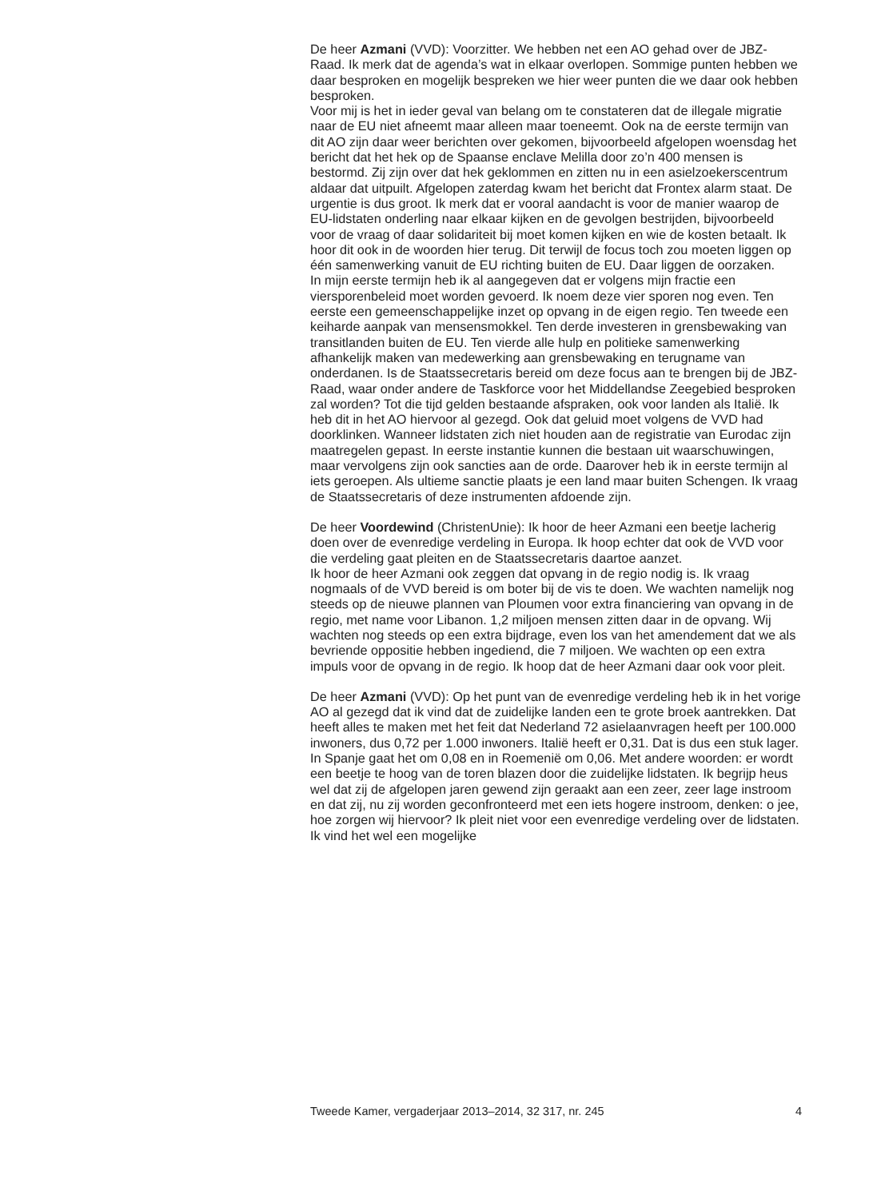De heer Azmani (VVD): Voorzitter. We hebben net een AO gehad over de JBZ-Raad. Ik merk dat de agenda’s wat in elkaar overlopen. Sommige punten hebben we daar besproken en mogelijk bespreken we hier weer punten die we daar ook hebben besproken.
Voor mij is het in ieder geval van belang om te constateren dat de illegale migratie naar de EU niet afneemt maar alleen maar toeneemt. Ook na de eerste termijn van dit AO zijn daar weer berichten over gekomen, bijvoorbeeld afgelopen woensdag het bericht dat het hek op de Spaanse enclave Melilla door zo’n 400 mensen is bestormd. Zij zijn over dat hek geklommen en zitten nu in een asielzoekerscentrum aldaar dat uitpuilt. Afgelopen zaterdag kwam het bericht dat Frontex alarm staat. De urgentie is dus groot. Ik merk dat er vooral aandacht is voor de manier waarop de EU-lidstaten onderling naar elkaar kijken en de gevolgen bestrijden, bijvoorbeeld voor de vraag of daar solidariteit bij moet komen kijken en wie de kosten betaalt. Ik hoor dit ook in de woorden hier terug. Dit terwijl de focus toch zou moeten liggen op één samenwerking vanuit de EU richting buiten de EU. Daar liggen de oorzaken.
In mijn eerste termijn heb ik al aangegeven dat er volgens mijn fractie een viersporenbeleid moet worden gevoerd. Ik noem deze vier sporen nog even. Ten eerste een gemeenschappelijke inzet op opvang in de eigen regio. Ten tweede een keiharde aanpak van mensensmokkel. Ten derde investeren in grensbewaking van transitlanden buiten de EU. Ten vierde alle hulp en politieke samenwerking afhankelijk maken van medewerking aan grensbewaking en terugname van onderdanen. Is de Staatssecretaris bereid om deze focus aan te brengen bij de JBZ-Raad, waar onder andere de Taskforce voor het Middellandse Zeegebied besproken zal worden? Tot die tijd gelden bestaande afspraken, ook voor landen als Italië. Ik heb dit in het AO hiervoor al gezegd. Ook dat geluid moet volgens de VVD had doorklinken. Wanneer lidstaten zich niet houden aan de registratie van Eurodac zijn maatregelen gepast. In eerste instantie kunnen die bestaan uit waarschuwingen, maar vervolgens zijn ook sancties aan de orde. Daarover heb ik in eerste termijn al iets geroepen. Als ultieme sanctie plaats je een land maar buiten Schengen. Ik vraag de Staatssecretaris of deze instrumenten afdoende zijn.
De heer Voordewind (ChristenUnie): Ik hoor de heer Azmani een beetje lacherig doen over de evenredige verdeling in Europa. Ik hoop echter dat ook de VVD voor die verdeling gaat pleiten en de Staatssecretaris daartoe aanzet.
Ik hoor de heer Azmani ook zeggen dat opvang in de regio nodig is. Ik vraag nogmaals of de VVD bereid is om boter bij de vis te doen. We wachten namelijk nog steeds op de nieuwe plannen van Ploumen voor extra financiering van opvang in de regio, met name voor Libanon. 1,2 miljoen mensen zitten daar in de opvang. Wij wachten nog steeds op een extra bijdrage, even los van het amendement dat we als bevriende oppositie hebben ingediend, die 7 miljoen. We wachten op een extra impuls voor de opvang in de regio. Ik hoop dat de heer Azmani daar ook voor pleit.
De heer Azmani (VVD): Op het punt van de evenredige verdeling heb ik in het vorige AO al gezegd dat ik vind dat de zuidelijke landen een te grote broek aantrekken. Dat heeft alles te maken met het feit dat Nederland 72 asielaanvragen heeft per 100.000 inwoners, dus 0,72 per 1.000 inwoners. Italië heeft er 0,31. Dat is dus een stuk lager. In Spanje gaat het om 0,08 en in Roemenië om 0,06. Met andere woorden: er wordt een beetje te hoog van de toren blazen door die zuidelijke lidstaten. Ik begrijp heus wel dat zij de afgelopen jaren gewend zijn geraakt aan een zeer, zeer lage instroom en dat zij, nu zij worden geconfronteerd met een iets hogere instroom, denken: o jee, hoe zorgen wij hiervoor? Ik pleit niet voor een evenredige verdeling over de lidstaten. Ik vind het wel een mogelijke
Tweede Kamer, vergaderjaar 2013–2014, 32 317, nr. 245 4